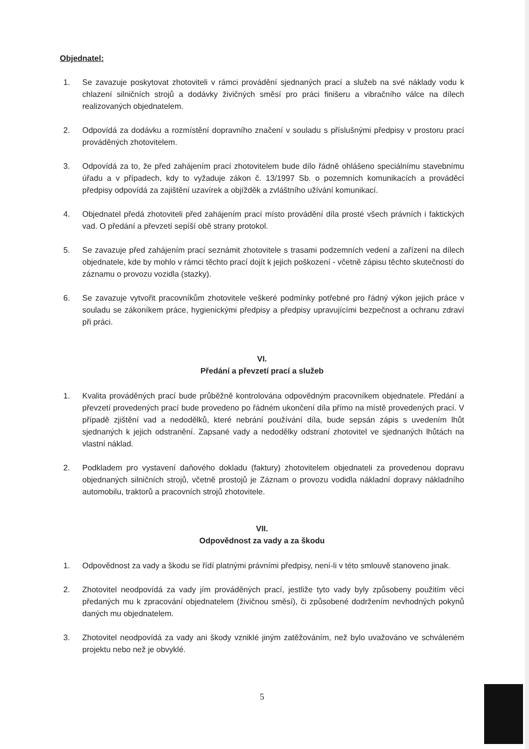Objednatel:
1. Se zavazuje poskytovat zhotoviteli v rámci provádění sjednaných prací a služeb na své náklady vodu k chlazení silničních strojů a dodávky živičných směsí pro práci finišeru a vibračního válce na dílech realizovaných objednatelem.
2. Odpovídá za dodávku a rozmístění dopravního značení v souladu s příslušnými předpisy v prostoru prací prováděných zhotovitelem.
3. Odpovídá za to, že před zahájením prací zhotovitelem bude dílo řádně ohlášeno speciálnímu stavebnímu úřadu a v případech, kdy to vyžaduje zákon č. 13/1997 Sb. o pozemních komunikacích a prováděcí předpisy odpovídá za zajištění uzavírek a objížděk a zvláštního užívání komunikací.
4. Objednatel předá zhotoviteli před zahájením prací místo provádění díla prosté všech právních i faktických vad. O předání a převzetí sepíší obě strany protokol.
5. Se zavazuje před zahájením prací seznámit zhotovitele s trasami podzemních vedení a zařízení na dílech objednatele, kde by mohlo v rámci těchto prací dojít k jejich poškození - včetně zápisu těchto skutečností do záznamu o provozu vozidla (stazky).
6. Se zavazuje vytvořit pracovníkům zhotovitele veškeré podmínky potřebné pro řádný výkon jejich práce v souladu se zákoníkem práce, hygienickými předpisy a předpisy upravujícími bezpečnost a ochranu zdraví při práci.
VI.
Předání a převzetí prací a služeb
1. Kvalita prováděných prací bude průběžně kontrolována odpovědným pracovníkem objednatele. Předání a převzetí provedených prací bude provedeno po řádném ukončení díla přímo na místě provedených prací. V případě zjištění vad a nedodělků, které nebrání používání díla, bude sepsán zápis s uvedením lhůt sjednaných k jejich odstranění. Zapsané vady a nedodělky odstraní zhotovitel ve sjednaných lhůtách na vlastní náklad.
2. Podkladem pro vystavení daňového dokladu (faktury) zhotovitelem objednateli za provedenou dopravu objednaných silničních strojů, včetně prostojů je Záznam o provozu vodidla nákladní dopravy nákladního automobilu, traktorů a pracovních strojů zhotovitele.
VII.
Odpovědnost za vady a za škodu
1. Odpovědnost za vady a škodu se řídí platnými právními předpisy, není-li v této smlouvě stanoveno jinak.
2. Zhotovitel neodpovídá za vady jím prováděných prací, jestliže tyto vady byly způsobeny použitím věcí předaných mu k zpracování objednatelem (živičnou směsí), či způsobené dodržením nevhodných pokynů daných mu objednatelem.
3. Zhotovitel neodpovídá za vady ani škody vzniklé jiným zatěžováním, než bylo uvažováno ve schváleném projektu nebo než je obvyklé.
5